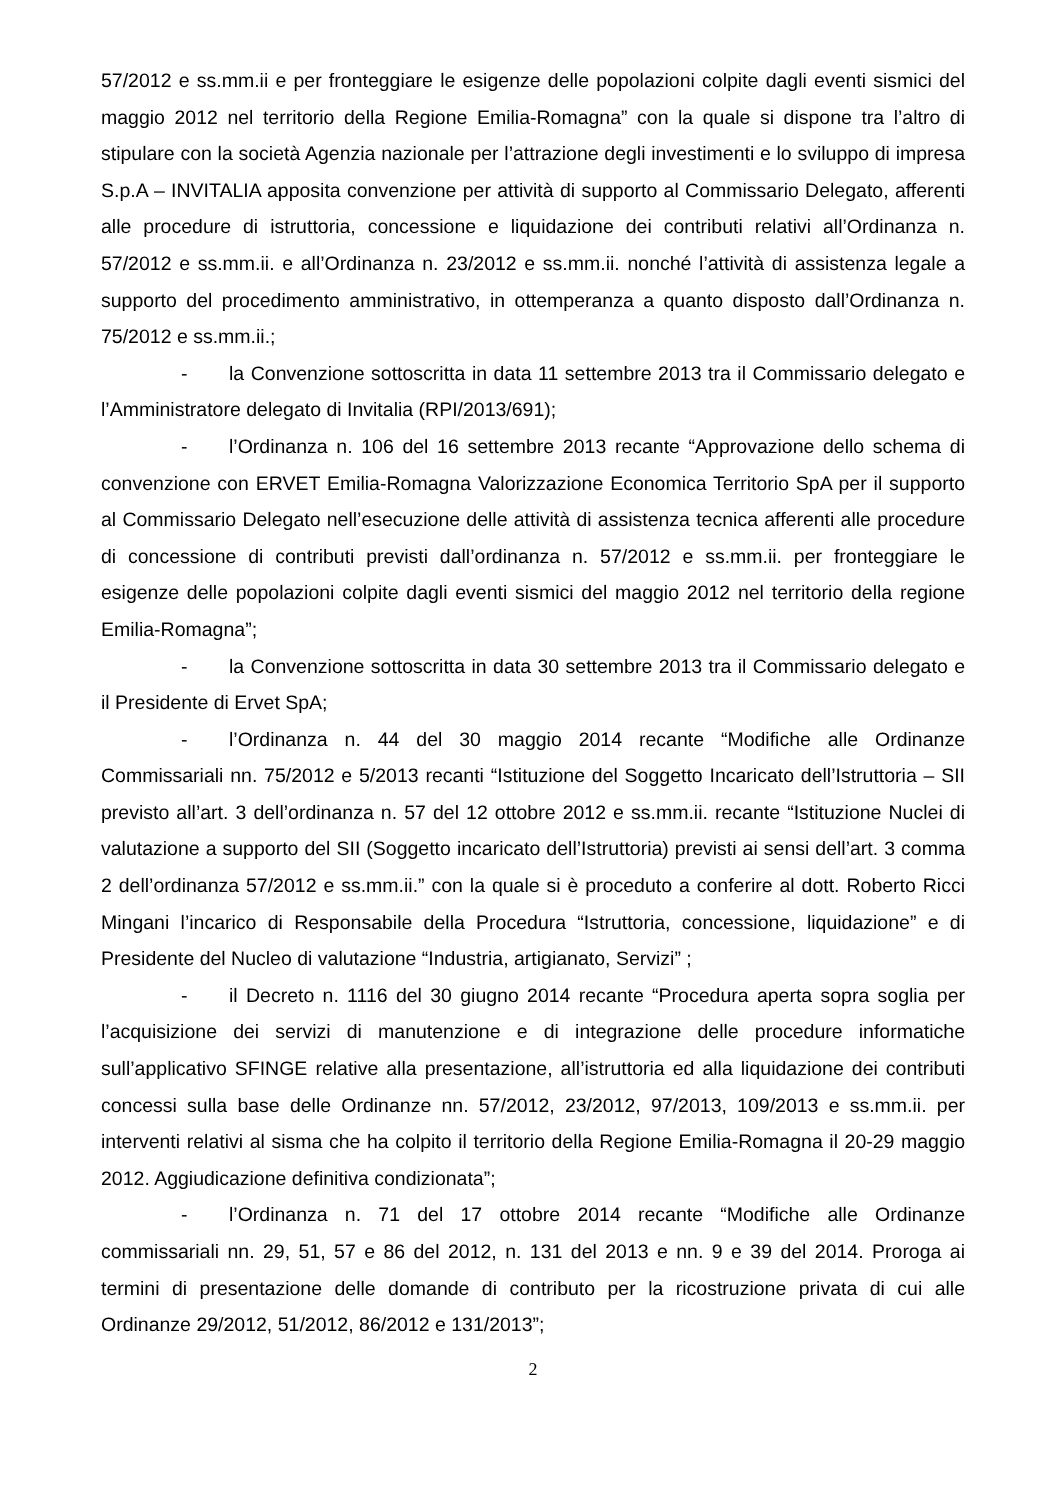57/2012 e ss.mm.ii e per fronteggiare le esigenze delle popolazioni colpite dagli eventi sismici del maggio 2012 nel territorio della Regione Emilia-Romagna” con la quale si dispone tra l’altro di stipulare con la società Agenzia nazionale per l’attrazione degli investimenti e lo sviluppo di impresa S.p.A – INVITALIA apposita convenzione per attività di supporto al Commissario Delegato, afferenti alle procedure di istruttoria, concessione e liquidazione dei contributi relativi all’Ordinanza n. 57/2012 e ss.mm.ii. e all’Ordinanza n. 23/2012 e ss.mm.ii. nonché l’attività di assistenza legale a supporto del procedimento amministrativo, in ottemperanza a quanto disposto dall’Ordinanza n. 75/2012 e ss.mm.ii.;
- la Convenzione sottoscritta in data 11 settembre 2013 tra il Commissario delegato e l’Amministratore delegato di Invitalia (RPI/2013/691);
- l’Ordinanza n. 106 del 16 settembre 2013 recante “Approvazione dello schema di convenzione con ERVET Emilia-Romagna Valorizzazione Economica Territorio SpA per il supporto al Commissario Delegato nell’esecuzione delle attività di assistenza tecnica afferenti alle procedure di concessione di contributi previsti dall’ordinanza n. 57/2012 e ss.mm.ii. per fronteggiare le esigenze delle popolazioni colpite dagli eventi sismici del maggio 2012 nel territorio della regione Emilia-Romagna”;
- la Convenzione sottoscritta in data 30 settembre 2013 tra il Commissario delegato e il Presidente di Ervet SpA;
- l’Ordinanza n. 44 del 30 maggio 2014 recante “Modifiche alle Ordinanze Commissariali nn. 75/2012 e 5/2013 recanti “Istituzione del Soggetto Incaricato dell’Istruttoria – SII previsto all’art. 3 dell’ordinanza n. 57 del 12 ottobre 2012 e ss.mm.ii. recante “Istituzione Nuclei di valutazione a supporto del SII (Soggetto incaricato dell’Istruttoria) previsti ai sensi dell’art. 3 comma 2 dell’ordinanza 57/2012 e ss.mm.ii.” con la quale si è proceduto a conferire al dott. Roberto Ricci Mingani l’incarico di Responsabile della Procedura “Istruttoria, concessione, liquidazione” e di Presidente del Nucleo di valutazione “Industria, artigianato, Servizi” ;
- il Decreto n. 1116 del 30 giugno 2014 recante “Procedura aperta sopra soglia per l’acquisizione dei servizi di manutenzione e di integrazione delle procedure informatiche sull’applicativo SFINGE relative alla presentazione, all’istruttoria ed alla liquidazione dei contributi concessi sulla base delle Ordinanze nn. 57/2012, 23/2012, 97/2013, 109/2013 e ss.mm.ii. per interventi relativi al sisma che ha colpito il territorio della Regione Emilia-Romagna il 20-29 maggio 2012. Aggiudicazione definitiva condizionata”;
- l’Ordinanza n. 71 del 17 ottobre 2014 recante “Modifiche alle Ordinanze commissariali nn. 29, 51, 57 e 86 del 2012, n. 131 del 2013 e nn. 9 e 39 del 2014. Proroga ai termini di presentazione delle domande di contributo per la ricostruzione privata di cui alle Ordinanze 29/2012, 51/2012, 86/2012 e 131/2013”;
2